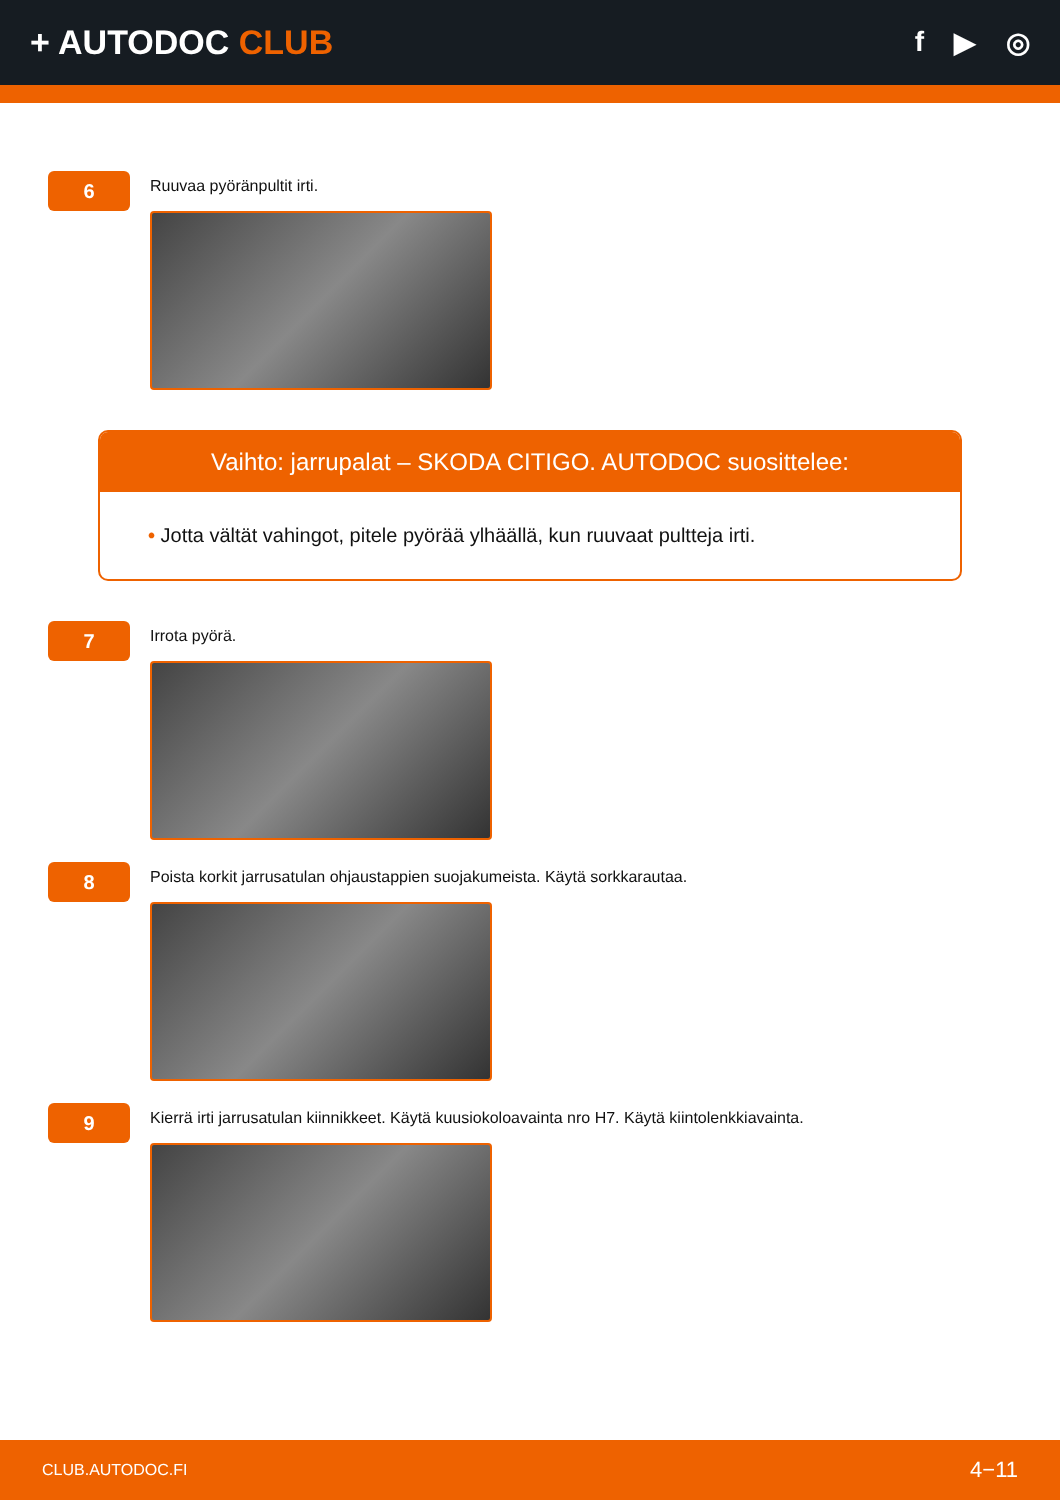+ AUTODOC CLUB
f ▶ ◎
6
Ruuvaa pyöränpultit irti.
Vaihto: jarrupalat – SKODA CITIGO. AUTODOC suosittelee:
• Jotta vältät vahingot, pitele pyörää ylhäällä, kun ruuvaat pultteja irti.
7
Irrota pyörä.
8
Poista korkit jarrusatulan ohjaustappien suojakumeista. Käytä sorkkarautaa.
9
Kierrä irti jarrusatulan kiinnikkeet. Käytä kuusiokoloavainta nro H7. Käytä kiintolenkkiavainta.
CLUB.AUTODOC.FI 4−11